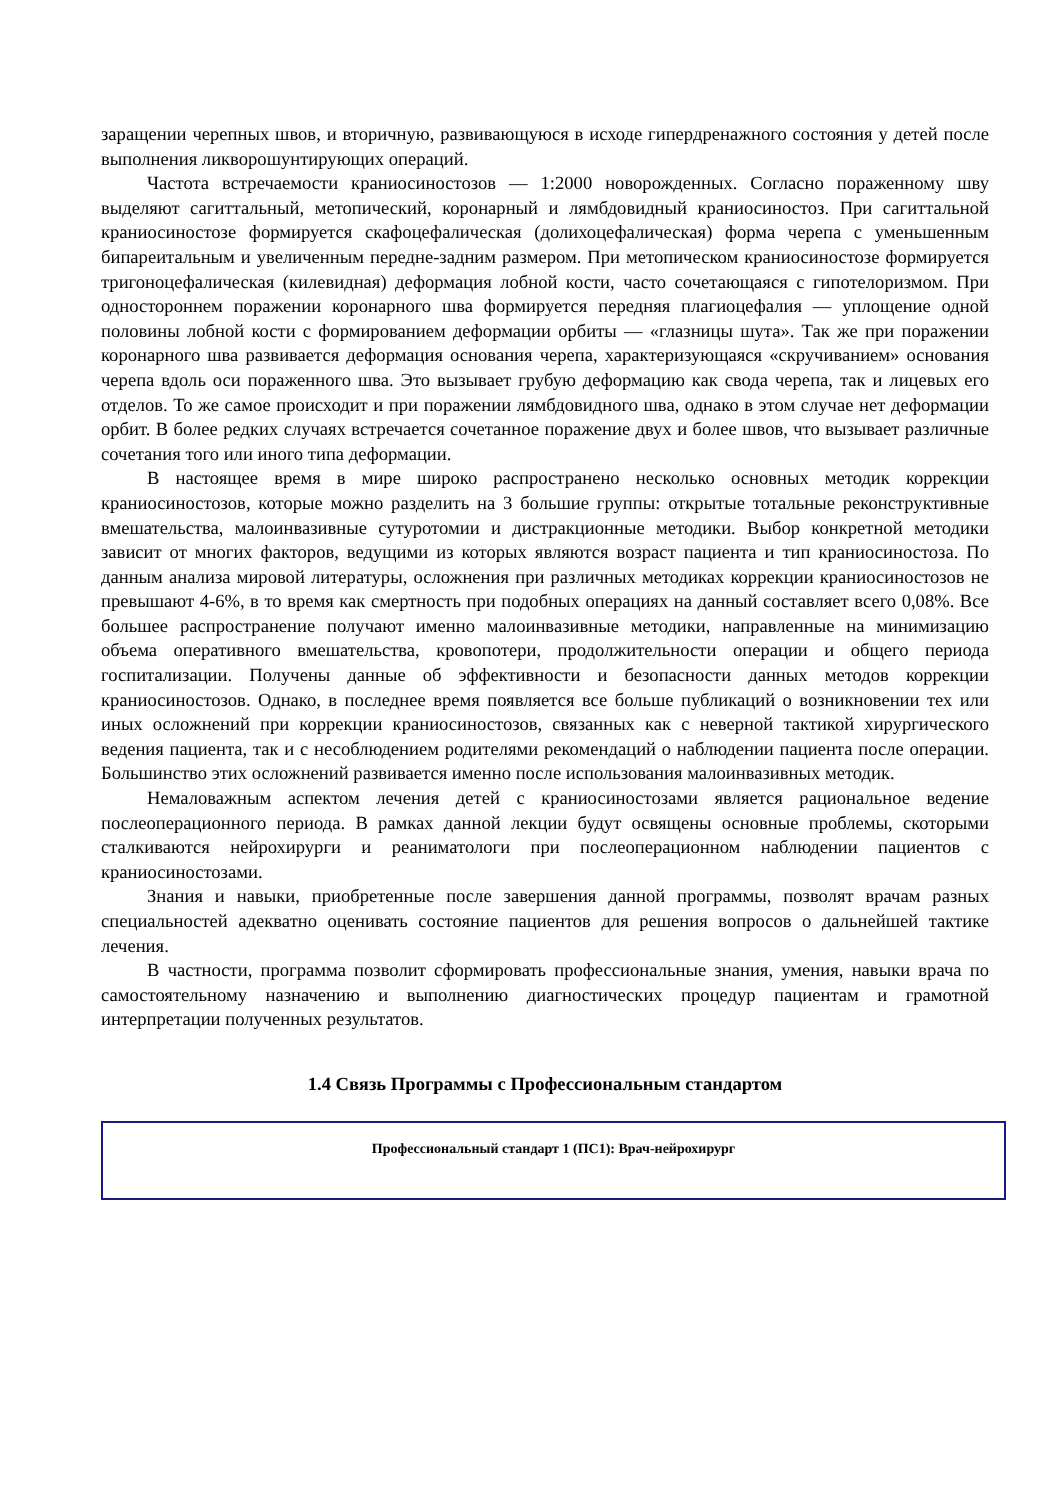заращении черепных швов, и вторичную, развивающуюся в исходе гипердренажного состояния у детей после выполнения ликворошунтирующих операций.
Частота встречаемости краниосиностозов — 1:2000 новорожденных. Согласно пораженному шву выделяют сагиттальный, метопический, коронарный и лямбдовидный краниосиностоз. При сагиттальной краниосиностозе формируется скафоцефалическая (долихоцефалическая) форма черепа с уменьшенным бипареитальным и увеличенным передне-задним размером. При метопическом краниосиностозе формируется тригоноцефалическая (килевидная) деформация лобной кости, часто сочетающаяся с гипотелоризмом. При одностороннем поражении коронарного шва формируется передняя плагиоцефалия — уплощение одной половины лобной кости с формированием деформации орбиты — «глазницы шута». Так же при поражении коронарного шва развивается деформация основания черепа, характеризующаяся «скручиванием» основания черепа вдоль оси пораженного шва. Это вызывает грубую деформацию как свода черепа, так и лицевых его отделов. То же самое происходит и при поражении лямбдовидного шва, однако в этом случае нет деформации орбит. В более редких случаях встречается сочетанное поражение двух и более швов, что вызывает различные сочетания того или иного типа деформации.
В настоящее время в мире широко распространено несколько основных методик коррекции краниосиностозов, которые можно разделить на 3 большие группы: открытые тотальные реконструктивные вмешательства, малоинвазивные сутуротомии и дистракционные методики. Выбор конкретной методики зависит от многих факторов, ведущими из которых являются возраст пациента и тип краниосиностоза. По данным анализа мировой литературы, осложнения при различных методиках коррекции краниосиностозов не превышают 4-6%, в то время как смертность при подобных операциях на данный составляет всего 0,08%. Все большее распространение получают именно малоинвазивные методики, направленные на минимизацию объема оперативного вмешательства, кровопотери, продолжительности операции и общего периода госпитализации. Получены данные об эффективности и безопасности данных методов коррекции краниосиностозов. Однако, в последнее время появляется все больше публикаций о возникновении тех или иных осложнений при коррекции краниосиностозов, связанных как с неверной тактикой хирургического ведения пациента, так и с несоблюдением родителями рекомендаций о наблюдении пациента после операции. Большинство этих осложнений развивается именно после использования малоинвазивных методик.
Немаловажным аспектом лечения детей с краниосиностозами является рациональное ведение послеоперационного периода. В рамках данной лекции будут освящены основные проблемы, скоторыми сталкиваются нейрохирурги и реаниматологи при послеоперационном наблюдении пациентов с краниосиностозами.
Знания и навыки, приобретенные после завершения данной программы, позволят врачам разных специальностей адекватно оценивать состояние пациентов для решения вопросов о дальнейшей тактике лечения.
В частности, программа позволит сформировать профессиональные знания, умения, навыки врача по самостоятельному назначению и выполнению диагностических процедур пациентам и грамотной интерпретации полученных результатов.
1.4 Связь Программы с Профессиональным стандартом
| Профессиональный стандарт 1 (ПС1): Врач-нейрохирург |